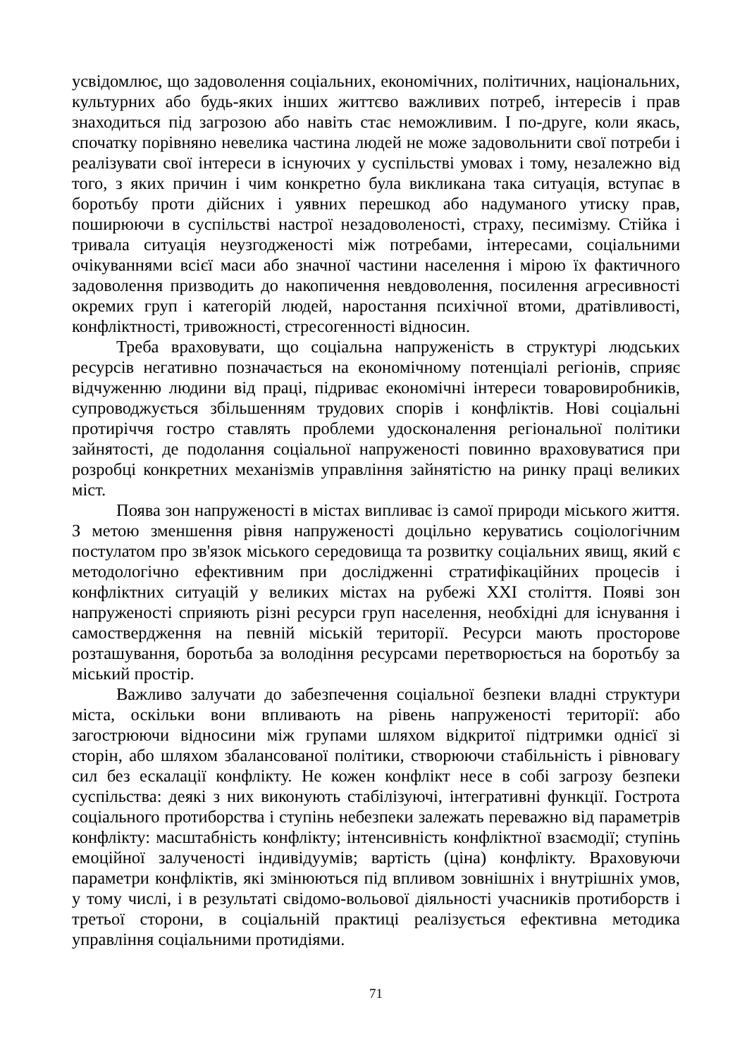усвідомлює, що задоволення соціальних, економічних, політичних, національних, культурних або будь-яких інших життєво важливих потреб, інтересів і прав знаходиться під загрозою або навіть стає неможливим. І по-друге, коли якась, спочатку порівняно невелика частина людей не може задовольнити свої потреби і реалізувати свої інтереси в існуючих у суспільстві умовах і тому, незалежно від того, з яких причин і чим конкретно була викликана така ситуація, вступає в боротьбу проти дійсних і уявних перешкод або надуманого утиску прав, поширюючи в суспільстві настрої незадоволеності, страху, песимізму. Стійка і тривала ситуація неузгодженості між потребами, інтересами, соціальними очікуваннями всієї маси або значної частини населення і мірою їх фактичного задоволення призводить до накопичення невдоволення, посилення агресивності окремих груп і категорій людей, наростання психічної втоми, дратівливості, конфліктності, тривожності, стресогенності відносин.
Треба враховувати, що соціальна напруженість в структурі людських ресурсів негативно позначається на економічному потенціалі регіонів, сприяє відчуженню людини від праці, підриває економічні інтереси товаровиробників, супроводжується збільшенням трудових спорів і конфліктів. Нові соціальні протиріччя гостро ставлять проблеми удосконалення регіональної політики зайнятості, де подолання соціальної напруженості повинно враховуватися при розробці конкретних механізмів управління зайнятістю на ринку праці великих міст.
Поява зон напруженості в містах випливає із самої природи міського життя. З метою зменшення рівня напруженості доцільно керуватись соціологічним постулатом про зв'язок міського середовища та розвитку соціальних явищ, який є методологічно ефективним при дослідженні стратифікаційних процесів і конфліктних ситуацій у великих містах на рубежі XXI століття. Появі зон напруженості сприяють різні ресурси груп населення, необхідні для існування і самоствердження на певній міській території. Ресурси мають просторове розташування, боротьба за володіння ресурсами перетворюється на боротьбу за міський простір.
Важливо залучати до забезпечення соціальної безпеки владні структури міста, оскільки вони впливають на рівень напруженості території: або загострюючи відносини між групами шляхом відкритої підтримки однієї зі сторін, або шляхом збалансованої політики, створюючи стабільність і рівновагу сил без ескалації конфлікту. Не кожен конфлікт несе в собі загрозу безпеки суспільства: деякі з них виконують стабілізуючі, інтегративні функції. Гострота соціального протиборства і ступінь небезпеки залежать переважно від параметрів конфлікту: масштабність конфлікту; інтенсивність конфліктної взаємодії; ступінь емоційної залученості індивідуумів; вартість (ціна) конфлікту. Враховуючи параметри конфліктів, які змінюються під впливом зовнішніх і внутрішніх умов, у тому числі, і в результаті свідомо-вольової діяльності учасників протиборств і третьої сторони, в соціальній практиці реалізується ефективна методика управління соціальними протидіями.
71